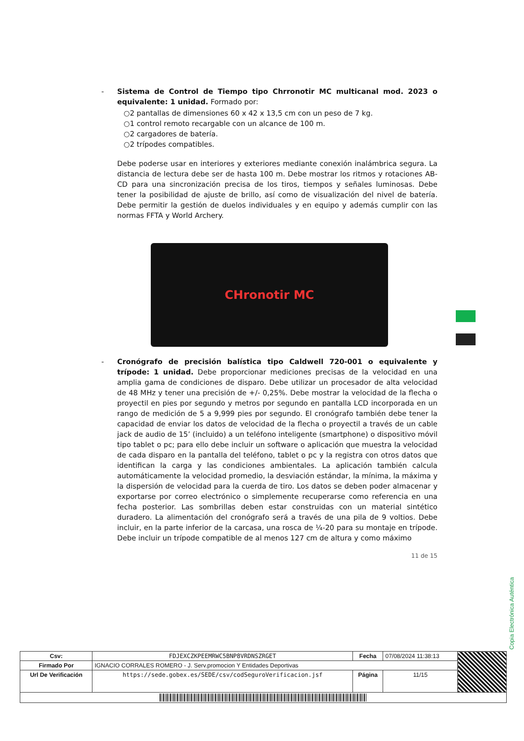- Sistema de Control de Tiempo tipo Chrronotir MC multicanal mod. 2023 o equivalente: 1 unidad. Formado por:
○2 pantallas de dimensiones 60 x 42 x 13,5 cm con un peso de 7 kg.
○1 control remoto recargable con un alcance de 100 m.
○2 cargadores de batería.
○2 trípodes compatibles.
Debe poderse usar en interiores y exteriores mediante conexión inalámbrica segura. La distancia de lectura debe ser de hasta 100 m. Debe mostrar los ritmos y rotaciones AB-CD para una sincronización precisa de los tiros, tiempos y señales luminosas. Debe tener la posibilidad de ajuste de brillo, así como de visualización del nivel de batería. Debe permitir la gestión de duelos individuales y en equipo y además cumplir con las normas FFTA y World Archery.
CHronotir MC
- Cronógrafo de precisión balística tipo Caldwell 720-001 o equivalente y trípode: 1 unidad. Debe proporcionar mediciones precisas de la velocidad en una amplia gama de condiciones de disparo. Debe utilizar un procesador de alta velocidad de 48 MHz y tener una precisión de +/- 0,25%. Debe mostrar la velocidad de la flecha o proyectil en pies por segundo y metros por segundo en pantalla LCD incorporada en un rango de medición de 5 a 9,999 pies por segundo. El cronógrafo también debe tener la capacidad de enviar los datos de velocidad de la flecha o proyectil a través de un cable jack de audio de 15’ (incluido) a un teléfono inteligente (smartphone) o dispositivo móvil tipo tablet o pc; para ello debe incluir un software o aplicación que muestra la velocidad de cada disparo en la pantalla del teléfono, tablet o pc y la registra con otros datos que identifican la carga y las condiciones ambientales. La aplicación también calcula automáticamente la velocidad promedio, la desviación estándar, la mínima, la máxima y la dispersión de velocidad para la cuerda de tiro. Los datos se deben poder almacenar y exportarse por correo electrónico o simplemente recuperarse como referencia en una fecha posterior. Las sombrillas deben estar construidas con un material sintético duradero. La alimentación del cronógrafo será a través de una pila de 9 voltios. Debe incluir, en la parte inferior de la carcasa, una rosca de ¼-20 para su montaje en trípode. Debe incluir un trípode compatible de al menos 127 cm de altura y como máximo
11 de 15
Copia Electrónica Auténtica
| Csv: | FDJEXCZKPEEMRWC5BNP8VRDNSZRGET | Fecha | 07/08/2024 11:38:13 | |
| Firmado Por | IGNACIO CORRALES ROMERO - J. Serv.promocion Y Entidades Deportivas | | | |
| Url De Verificación | https://sede.gobex.es/SEDE/csv/codSeguroVerificacion.jsf | Página | 11/15 | |